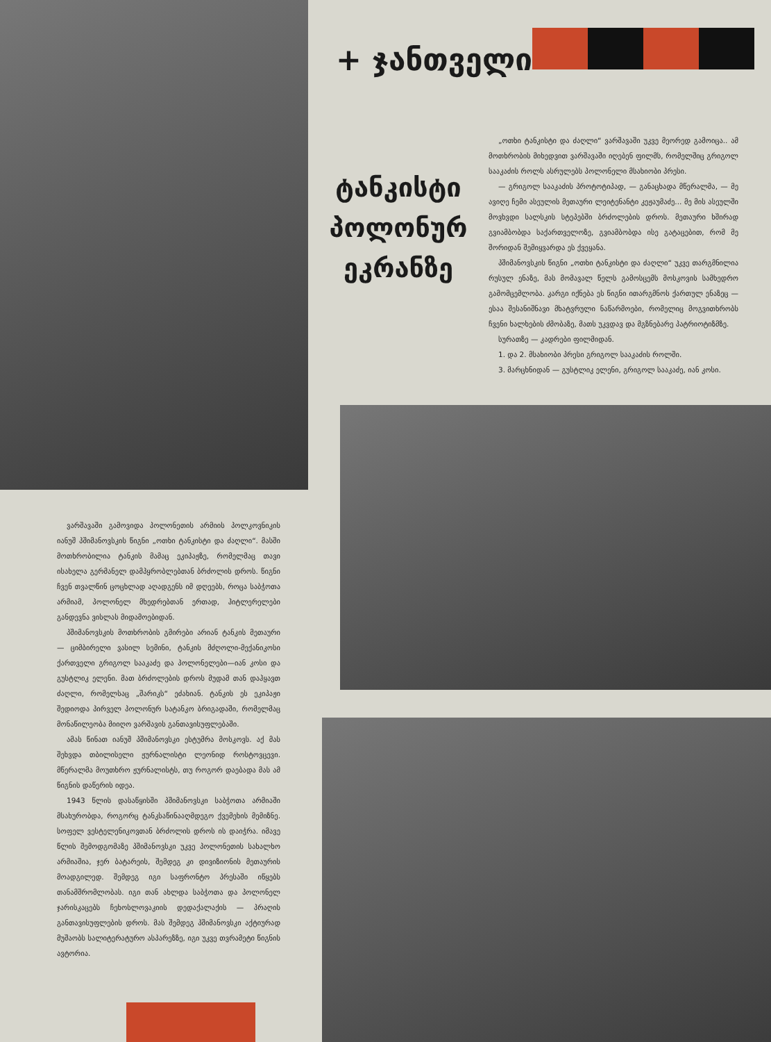ვარშავაში გამოვიდა პოლონეთის არმიის პოლკოვნიკის იანუშ პშიმანოვსკის წიგნი „ოთხი ტანკისტი და ძაღლი“. მასში მოთხრობილია ტანკის მამაც ეკიპაჟზე, რომელმაც თავი ისახელა გერმანელ დამპყრობლებთან ბრძოლის დროს. წიგნი ჩვენ თვალწინ ცოცხლად აღადგენს იმ დღეებს, როცა საბჭოთა არმიამ, პოლონელ მხედრებთან ერთად, ჰიტლერელები განდევნა ვისლას მიდამოებიდან.
პშიმანოვსკის მოთხრობის გმირები არიან ტანკის მეთაური — ციმბირელი ვასილ სემინი, ტანკის მძღოლი-მექანიკოსი ქართველი გრიგოლ სააკაძე და პოლონელები—იან კოსი და გუსტლიკ ელენი. მათ ბრძოლების დროს მუდამ თან დაჰყავთ ძაღლი, რომელსაც „შარიკს“ ეძახიან. ტანკის ეს ეკიპაჟი შედიოდა პირველ პოლონურ სატანკო ბრიგადაში, რომელმაც მონაწილეობა მიიღო ვარშავის განთავისუფლებაში.
ამას წინათ იანუშ პშიმანოვსკი ესტუმრა მოსკოვს. აქ მას შეხვდა თბილისელი ჟურნალისტი ლეონიდ როსტოვცევი. მწერალმა მოუთხრო ჟურნალისტს, თუ როგორ დაებადა მას ამ წიგნის დაწერის იდეა.
1943 წლის დასაწყისში პშიმანოვსკი საბჭოთა არმიაში მსახურობდა, როგორც ტანკსაწინააღმდეგო ქვემეხის მემიზნე. სოფელ ვესტელენიკოვთან ბრძოლის დროს ის დაიჭრა. იმავე წლის შემოდგომაზე პშიმანოვსკი უკვე პოლონეთის სახალხო არმიაშია, ჯერ ბატარეის, შემდეგ კი დივიზიონის მეთაურის მოადგილედ. შემდეგ იგი საფრონტო პრესაში იწყებს თანამშრომლობას. იგი თან ახლდა საბჭოთა და პოლონელ ჯარისკაცებს ჩეხოსლოვაკიის დედაქალაქის — პრაღის განთავისუფლების დროს. მას შემდეგ პშიმანოვსკი აქტიურად მუშაობს სალიტერატურო ასპარეზზე, იგი უკვე თვრამეტი წიგნის ავტორია.
+ ჯანთველი
ტანკისტი
პოლონურ
ეკრანზე
„ოთხი ტანკისტი და ძაღლი“ ვარშავაში უკვე მეორედ გამოიცა.. ამ მოთხრობის მიხედვით ვარშავაში იღებენ ფილმს, რომელშიც გრიგოლ სააკაძის როლს ასრულებს პოლონელი მსახიობი პრესი.
— გრიგოლ სააკაძის პროტოტიპად, — განაცხადა მწერალმა, — მე ავიღე ჩემი ასეულის მეთაური ლეიტენანტი კეჟაუმაძე... მე მის ასეულში მოვხვდი სალსკის სტეპებში ბრძოლების დროს. მეთაური ხშირად გვიამბობდა საქართველოზე, გვიამბობდა ისე გატაცებით, რომ მე შორიდან შემიყვარდა ეს ქვეყანა.
პშიმანოვსკის წიგნი „ოთხი ტანკისტი და ძაღლი“ უკვე თარგმნილია რუსულ ენაზე, მას მომავალ წელს გამოსცემს მოსკოვის სამხედრო გამომცემლობა. კარგი იქნება ეს წიგნი ითარგმნოს ქართულ ენაზეც — ესაა შესანიშნავი მხატვრული ნაწარმოები, რომელიც მოგვითხრობს ჩვენი ხალხების ძმობაზე, მათს უკვდავ და მგზნებარე პატრიოტიზმზე.
სურათზე — კადრები ფილმიდან.
1. და 2. მსახიობი პრესი გრიგოლ სააკაძის როლში.
3. მარცხნიდან — გუსტლიკ ელენი, გრიგოლ სააკაძე, იან კოსი.